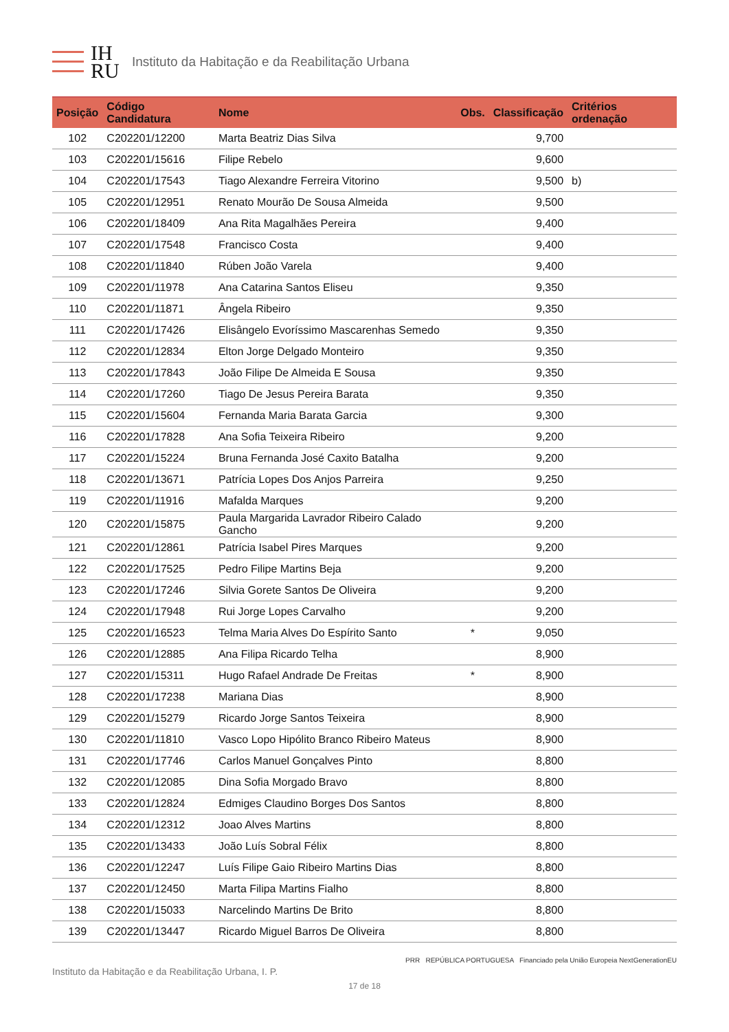IH
RU
Instituto da Habitação e da Reabilitação Urbana
| Posição | Código Candidatura | Nome | Obs. | Classificação | Critérios ordenação |
| --- | --- | --- | --- | --- | --- |
| 102 | C202201/12200 | Marta Beatriz Dias Silva | | 9,700 | |
| 103 | C202201/15616 | Filipe Rebelo | | 9,600 | |
| 104 | C202201/17543 | Tiago Alexandre Ferreira Vitorino | | 9,500 | b) |
| 105 | C202201/12951 | Renato Mourão De Sousa Almeida | | 9,500 | |
| 106 | C202201/18409 | Ana Rita Magalhães Pereira | | 9,400 | |
| 107 | C202201/17548 | Francisco Costa | | 9,400 | |
| 108 | C202201/11840 | Rúben João Varela | | 9,400 | |
| 109 | C202201/11978 | Ana Catarina Santos Eliseu | | 9,350 | |
| 110 | C202201/11871 | Ângela Ribeiro | | 9,350 | |
| 111 | C202201/17426 | Elisângelo Evoríssimo Mascarenhas Semedo | | 9,350 | |
| 112 | C202201/12834 | Elton Jorge Delgado Monteiro | | 9,350 | |
| 113 | C202201/17843 | João Filipe De Almeida E Sousa | | 9,350 | |
| 114 | C202201/17260 | Tiago De Jesus Pereira Barata | | 9,350 | |
| 115 | C202201/15604 | Fernanda Maria Barata Garcia | | 9,300 | |
| 116 | C202201/17828 | Ana Sofia Teixeira Ribeiro | | 9,200 | |
| 117 | C202201/15224 | Bruna Fernanda José Caxito Batalha | | 9,200 | |
| 118 | C202201/13671 | Patrícia Lopes Dos Anjos Parreira | | 9,250 | |
| 119 | C202201/11916 | Mafalda Marques | | 9,200 | |
| 120 | C202201/15875 | Paula Margarida Lavrador Ribeiro Calado Gancho | | 9,200 | |
| 121 | C202201/12861 | Patrícia Isabel Pires Marques | | 9,200 | |
| 122 | C202201/17525 | Pedro Filipe Martins Beja | | 9,200 | |
| 123 | C202201/17246 | Silvia Gorete Santos De Oliveira | | 9,200 | |
| 124 | C202201/17948 | Rui Jorge Lopes Carvalho | | 9,200 | |
| 125 | C202201/16523 | Telma Maria Alves Do Espírito Santo | * | 9,050 | |
| 126 | C202201/12885 | Ana Filipa Ricardo Telha | | 8,900 | |
| 127 | C202201/15311 | Hugo Rafael Andrade De Freitas | * | 8,900 | |
| 128 | C202201/17238 | Mariana Dias | | 8,900 | |
| 129 | C202201/15279 | Ricardo Jorge Santos Teixeira | | 8,900 | |
| 130 | C202201/11810 | Vasco Lopo Hipólito Branco Ribeiro Mateus | | 8,900 | |
| 131 | C202201/17746 | Carlos Manuel Gonçalves Pinto | | 8,800 | |
| 132 | C202201/12085 | Dina Sofia Morgado Bravo | | 8,800 | |
| 133 | C202201/12824 | Edmiges Claudino Borges Dos Santos | | 8,800 | |
| 134 | C202201/12312 | Joao Alves Martins | | 8,800 | |
| 135 | C202201/13433 | João Luís Sobral Félix | | 8,800 | |
| 136 | C202201/12247 | Luís Filipe Gaio Ribeiro Martins Dias | | 8,800 | |
| 137 | C202201/12450 | Marta Filipa Martins Fialho | | 8,800 | |
| 138 | C202201/15033 | Narcelindo Martins De Brito | | 8,800 | |
| 139 | C202201/13447 | Ricardo Miguel Barros De Oliveira | | 8,800 | |
Instituto da Habitação e da Reabilitação Urbana, I. P. PRR REPÚBLICA PORTUGUESA Financiado pela União Europeia NextGenerationEU
17 de 18